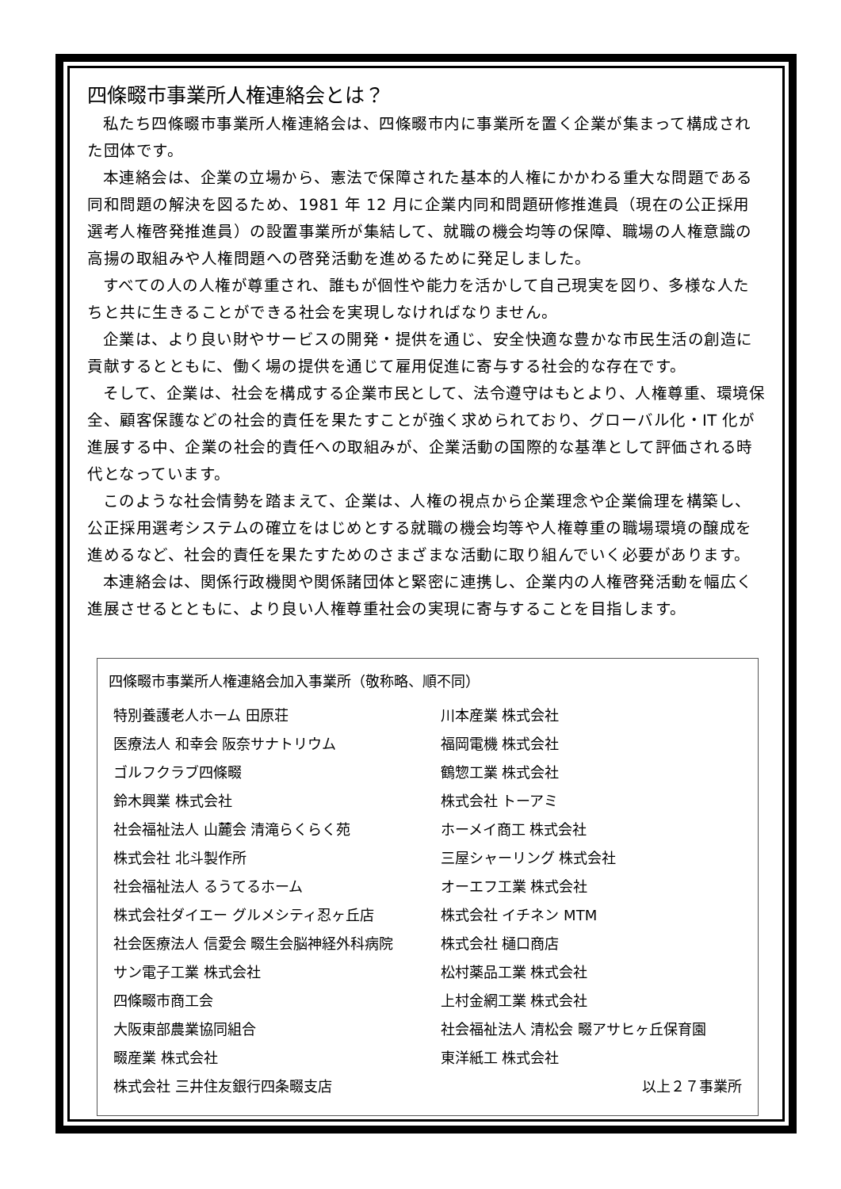四條畷市事業所人権連絡会とは？
私たち四條畷市事業所人権連絡会は、四條畷市内に事業所を置く企業が集まって構成された団体です。
本連絡会は、企業の立場から、憲法で保障された基本的人権にかかわる重大な問題である同和問題の解決を図るため、1981 年 12 月に企業内同和問題研修推進員（現在の公正採用選考人権啓発推進員）の設置事業所が集結して、就職の機会均等の保障、職場の人権意識の高揚の取組みや人権問題への啓発活動を進めるために発足しました。
すべての人の人権が尊重され、誰もが個性や能力を活かして自己現実を図り、多様な人たちと共に生きることができる社会を実現しなければなりません。
企業は、より良い財やサービスの開発・提供を通じ、安全快適な豊かな市民生活の創造に貢献するとともに、働く場の提供を通じて雇用促進に寄与する社会的な存在です。
そして、企業は、社会を構成する企業市民として、法令遵守はもとより、人権尊重、環境保全、顧客保護などの社会的責任を果たすことが強く求められており、グローバル化・IT 化が進展する中、企業の社会的責任への取組みが、企業活動の国際的な基準として評価される時代となっています。
このような社会情勢を踏まえて、企業は、人権の視点から企業理念や企業倫理を構築し、公正採用選考システムの確立をはじめとする就職の機会均等や人権尊重の職場環境の醸成を進めるなど、社会的責任を果たすためのさまざまな活動に取り組んでいく必要があります。
本連絡会は、関係行政機関や関係諸団体と緊密に連携し、企業内の人権啓発活動を幅広く進展させるとともに、より良い人権尊重社会の実現に寄与することを目指します。
四條畷市事業所人権連絡会加入事業所（敬称略、順不同）
| 特別養護老人ホーム 田原荘 | 川本産業 株式会社 |
| 医療法人 和幸会 阪奈サナトリウム | 福岡電機 株式会社 |
| ゴルフクラブ四條畷 | 鶴惣工業 株式会社 |
| 鈴木興業 株式会社 | 株式会社 トーアミ |
| 社会福祉法人 山麓会 清滝らくらく苑 | ホーメイ商工 株式会社 |
| 株式会社 北斗製作所 | 三屋シャーリング 株式会社 |
| 社会福祉法人 るうてるホーム | オーエフ工業 株式会社 |
| 株式会社ダイエー グルメシティ忍ヶ丘店 | 株式会社 イチネン MTM |
| 社会医療法人 信愛会 畷生会脳神経外科病院 | 株式会社 樋口商店 |
| サン電子工業 株式会社 | 松村薬品工業 株式会社 |
| 四條畷市商工会 | 上村金網工業 株式会社 |
| 大阪東部農業協同組合 | 社会福祉法人 清松会 畷アサヒヶ丘保育園 |
| 畷産業 株式会社 | 東洋紙工 株式会社 |
| 株式会社 三井住友銀行四条畷支店 | 以上２７事業所 |